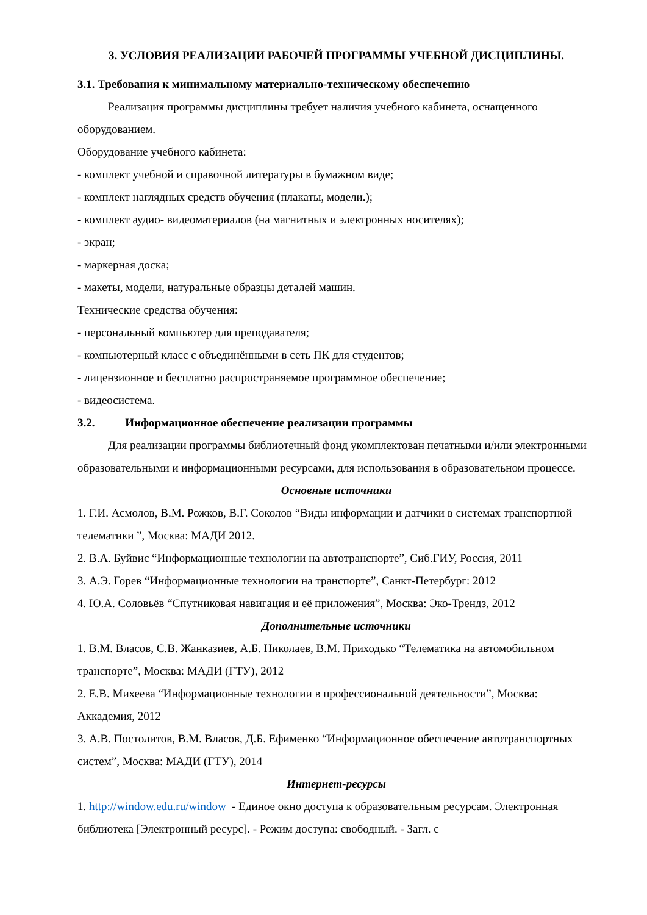3. УСЛОВИЯ РЕАЛИЗАЦИИ РАБОЧЕЙ ПРОГРАММЫ УЧЕБНОЙ ДИСЦИПЛИНЫ.
3.1. Требования к минимальному материально-техническому обеспечению
Реализация программы дисциплины требует наличия учебного кабинета, оснащенного оборудованием.
Оборудование учебного кабинета:
- комплект учебной и справочной литературы в бумажном виде;
- комплект наглядных средств обучения (плакаты, модели.);
- комплект аудио- видеоматериалов (на магнитных и электронных носителях);
- экран;
- маркерная доска;
- макеты, модели, натуральные образцы деталей машин.
Технические средства обучения:
- персональный компьютер для преподавателя;
- компьютерный класс с объединёнными в сеть ПК для студентов;
- лицензионное и бесплатно распространяемое программное обеспечение;
- видеосистема.
3.2. Информационное обеспечение реализации программы
Для реализации программы библиотечный фонд укомплектован печатными и/или электронными образовательными и информационными ресурсами, для использования в образовательном процессе.
Основные источники
1. Г.И. Асмолов, В.М. Рожков, В.Г. Соколов “Виды информации и датчики в системах транспортной телематики ”, Москва: МАДИ 2012.
2. В.А. Буйвис “Информационные технологии на автотранспорте”, Сиб.ГИУ, Россия, 2011
3. А.Э. Горев “Информационные технологии на транспорте”, Санкт-Петербург: 2012
4. Ю.А. Соловьёв “Спутниковая навигация и её приложения”, Москва: Эко-Трендз, 2012
Дополнительные источники
1. В.М. Власов, С.В. Жанказиев, А.Б. Николаев, В.М. Приходько “Телематика на автомобильном транспорте”, Москва: МАДИ (ГТУ), 2012
2. Е.В. Михеева “Информационные технологии в профессиональной деятельности”, Москва: Аккадемия, 2012
3. А.В. Постолитов, В.М. Власов, Д.Б. Ефименко “Информационное обеспечение автотранспортных систем”, Москва: МАДИ (ГТУ), 2014
Интернет-ресурсы
1. http://window.edu.ru/window - Единое окно доступа к образовательным ресурсам. Электронная библиотека [Электронный ресурс]. - Режим доступа: свободный. - Загл. с